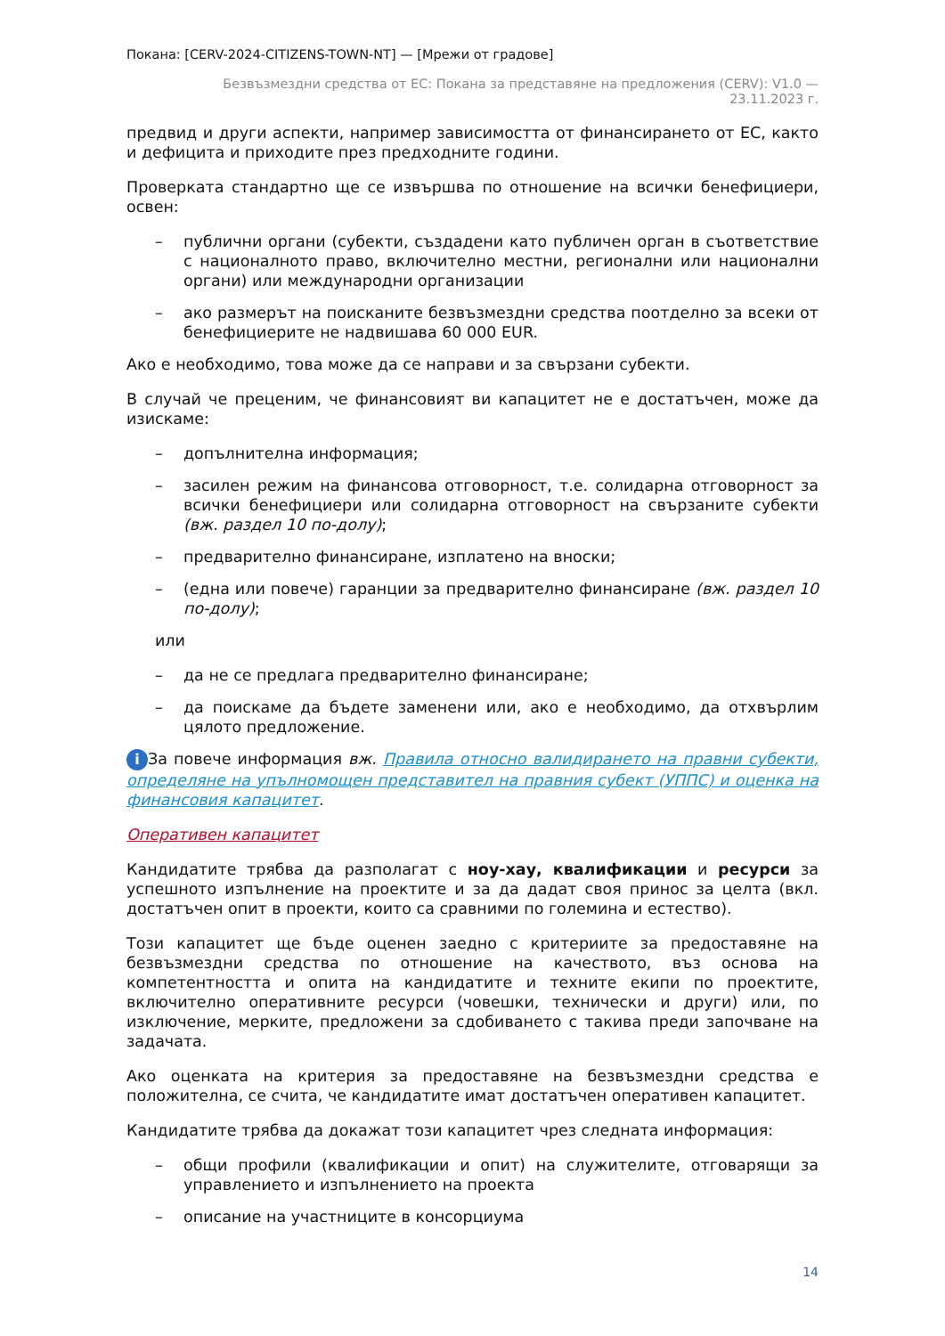Покана: [CERV-2024-CITIZENS-TOWN-NT] — [Мрежи от градове]
Безвъзмездни средства от ЕС: Покана за представяне на предложения (CERV): V1.0 —
23.11.2023 г.
предвид и други аспекти, например зависимостта от финансирането от ЕС, както и дефицита и приходите през предходните години.
Проверката стандартно ще се извършва по отношение на всички бенефициери, освен:
– публични органи (субекти, създадени като публичен орган в съответствие с националното право, включително местни, регионални или национални органи) или международни организации
– ако размерът на поисканите безвъзмездни средства поотделно за всеки от бенефициерите не надвишава 60 000 EUR.
Ако е необходимо, това може да се направи и за свързани субекти.
В случай че преценим, че финансовият ви капацитет не е достатъчен, може да изискаме:
– допълнителна информация;
– засилен режим на финансова отговорност, т.е. солидарна отговорност за всички бенефициери или солидарна отговорност на свързаните субекти (вж. раздел 10 по-долу);
– предварително финансиране, изплатено на вноски;
– (една или повече) гаранции за предварително финансиране (вж. раздел 10 по-долу);
или
– да не се предлага предварително финансиране;
– да поискаме да бъдете заменени или, ако е необходимо, да отхвърлим цялото предложение.
i За повече информация вж. Правила относно валидирането на правни субекти, определяне на упълномощен представител на правния субект (УППС) и оценка на финансовия капацитет.
Оперативен капацитет
Кандидатите трябва да разполагат с ноу-хау, квалификации и ресурси за успешното изпълнение на проектите и за да дадат своя принос за целта (вкл. достатъчен опит в проекти, които са сравними по големина и естество).
Този капацитет ще бъде оценен заедно с критериите за предоставяне на безвъзмездни средства по отношение на качеството, въз основа на компетентността и опита на кандидатите и техните екипи по проектите, включително оперативните ресурси (човешки, технически и други) или, по изключение, мерките, предложени за сдобиването с такива преди започване на задачата.
Ако оценката на критерия за предоставяне на безвъзмездни средства е положителна, се счита, че кандидатите имат достатъчен оперативен капацитет.
Кандидатите трябва да докажат този капацитет чрез следната информация:
– общи профили (квалификации и опит) на служителите, отговарящи за управлението и изпълнението на проекта
– описание на участниците в консорциума
14